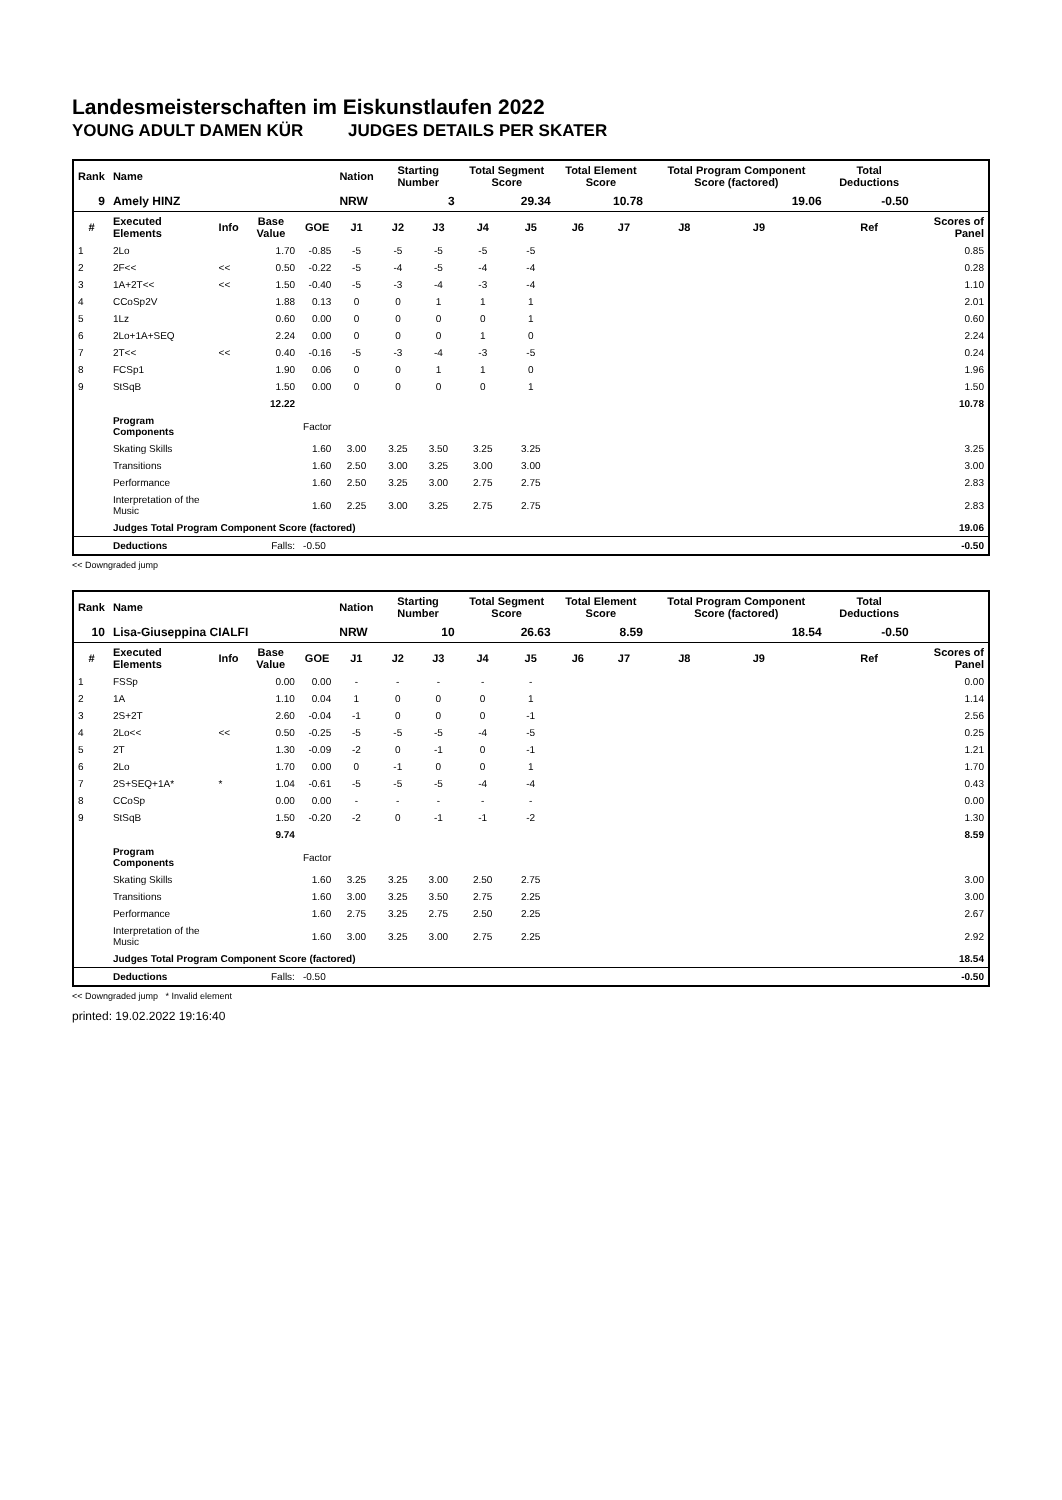Landesmeisterschaften im Eiskunstlaufen 2022
YOUNG ADULT DAMEN KÜR JUDGES DETAILS PER SKATER
| Rank | Name | | | | Nation | Starting Number | | Total Segment Score | | Total Element Score | | Total Program Component Score (factored) | | | Total Deductions | |
| --- | --- | --- | --- | --- | --- | --- | --- | --- | --- | --- | --- | --- | --- | --- | --- | --- |
| 9 | Amely HINZ | | | | NRW | 3 | | 29.34 | | 10.78 | | 19.06 | | | -0.50 | |
| # | Executed Elements | Info | Base Value | GOE | J1 | J2 | J3 | J4 | J5 | J6 | J7 | J8 | J9 | | Ref | Scores of Panel |
| 1 | 2Lo | | 1.70 | -0.85 | -5 | -5 | -5 | -5 | -5 | | | | | | | 0.85 |
| 2 | 2F<< | << | 0.50 | -0.22 | -5 | -4 | -5 | -4 | -4 | | | | | | | 0.28 |
| 3 | 1A+2T<< | << | 1.50 | -0.40 | -5 | -3 | -4 | -3 | -4 | | | | | | | 1.10 |
| 4 | CCoSp2V | | 1.88 | 0.13 | 0 | 0 | 1 | 1 | 1 | | | | | | | 2.01 |
| 5 | 1Lz | | 0.60 | 0.00 | 0 | 0 | 0 | 0 | 1 | | | | | | | 0.60 |
| 6 | 2Lo+1A+SEQ | | 2.24 | 0.00 | 0 | 0 | 0 | 1 | 0 | | | | | | | 2.24 |
| 7 | 2T<< | << | 0.40 | -0.16 | -5 | -3 | -4 | -3 | -5 | | | | | | | 0.24 |
| 8 | FCSp1 | | 1.90 | 0.06 | 0 | 0 | 1 | 1 | 0 | | | | | | | 1.96 |
| 9 | StSqB | | 1.50 | 0.00 | 0 | 0 | 0 | 0 | 1 | | | | | | | 1.50 |
| | | | 12.22 | | | | | | | | | | | | | 10.78 |
| | Program Components | | | Factor | | | | | | | | | | | | |
| | Skating Skills | | | 1.60 | 3.00 | 3.25 | 3.50 | 3.25 | 3.25 | | | | | | | 3.25 |
| | Transitions | | | 1.60 | 2.50 | 3.00 | 3.25 | 3.00 | 3.00 | | | | | | | 3.00 |
| | Performance | | | 1.60 | 2.50 | 3.25 | 3.00 | 2.75 | 2.75 | | | | | | | 2.83 |
| | Interpretation of the Music | | | 1.60 | 2.25 | 3.00 | 3.25 | 2.75 | 2.75 | | | | | | | 2.83 |
| | Judges Total Program Component Score (factored) | | | | | | | | | | | | | | | 19.06 |
| | Deductions | | Falls: | -0.50 | | | | | | | | | | | | -0.50 |
<< Downgraded jump
| Rank | Name | | | | Nation | Starting Number | | Total Segment Score | | Total Element Score | | Total Program Component Score (factored) | | | Total Deductions | |
| --- | --- | --- | --- | --- | --- | --- | --- | --- | --- | --- | --- | --- | --- | --- | --- | --- |
| 10 | Lisa-Giuseppina CIALFI | | | | NRW | 10 | | 26.63 | | 8.59 | | 18.54 | | | -0.50 | |
| # | Executed Elements | Info | Base Value | GOE | J1 | J2 | J3 | J4 | J5 | J6 | J7 | J8 | J9 | | Ref | Scores of Panel |
| 1 | FSSp | | 0.00 | 0.00 | - | - | - | - | - | | | | | | | 0.00 |
| 2 | 1A | | 1.10 | 0.04 | 1 | 0 | 0 | 0 | 1 | | | | | | | 1.14 |
| 3 | 2S+2T | | 2.60 | -0.04 | -1 | 0 | 0 | 0 | -1 | | | | | | | 2.56 |
| 4 | 2Lo<< | << | 0.50 | -0.25 | -5 | -5 | -5 | -4 | -5 | | | | | | | 0.25 |
| 5 | 2T | | 1.30 | -0.09 | -2 | 0 | -1 | 0 | -1 | | | | | | | 1.21 |
| 6 | 2Lo | | 1.70 | 0.00 | 0 | -1 | 0 | 0 | 1 | | | | | | | 1.70 |
| 7 | 2S+SEQ+1A* | * | 1.04 | -0.61 | -5 | -5 | -5 | -4 | -4 | | | | | | | 0.43 |
| 8 | CCoSp | | 0.00 | 0.00 | - | - | - | - | - | | | | | | | 0.00 |
| 9 | StSqB | | 1.50 | -0.20 | -2 | 0 | -1 | -1 | -2 | | | | | | | 1.30 |
| | | | 9.74 | | | | | | | | | | | | | 8.59 |
| | Program Components | | | Factor | | | | | | | | | | | | |
| | Skating Skills | | | 1.60 | 3.25 | 3.25 | 3.00 | 2.50 | 2.75 | | | | | | | 3.00 |
| | Transitions | | | 1.60 | 3.00 | 3.25 | 3.50 | 2.75 | 2.25 | | | | | | | 3.00 |
| | Performance | | | 1.60 | 2.75 | 3.25 | 2.75 | 2.50 | 2.25 | | | | | | | 2.67 |
| | Interpretation of the Music | | | 1.60 | 3.00 | 3.25 | 3.00 | 2.75 | 2.25 | | | | | | | 2.92 |
| | Judges Total Program Component Score (factored) | | | | | | | | | | | | | | | 18.54 |
| | Deductions | | Falls: | -0.50 | | | | | | | | | | | | -0.50 |
<< Downgraded jump * Invalid element
printed: 19.02.2022 19:16:40